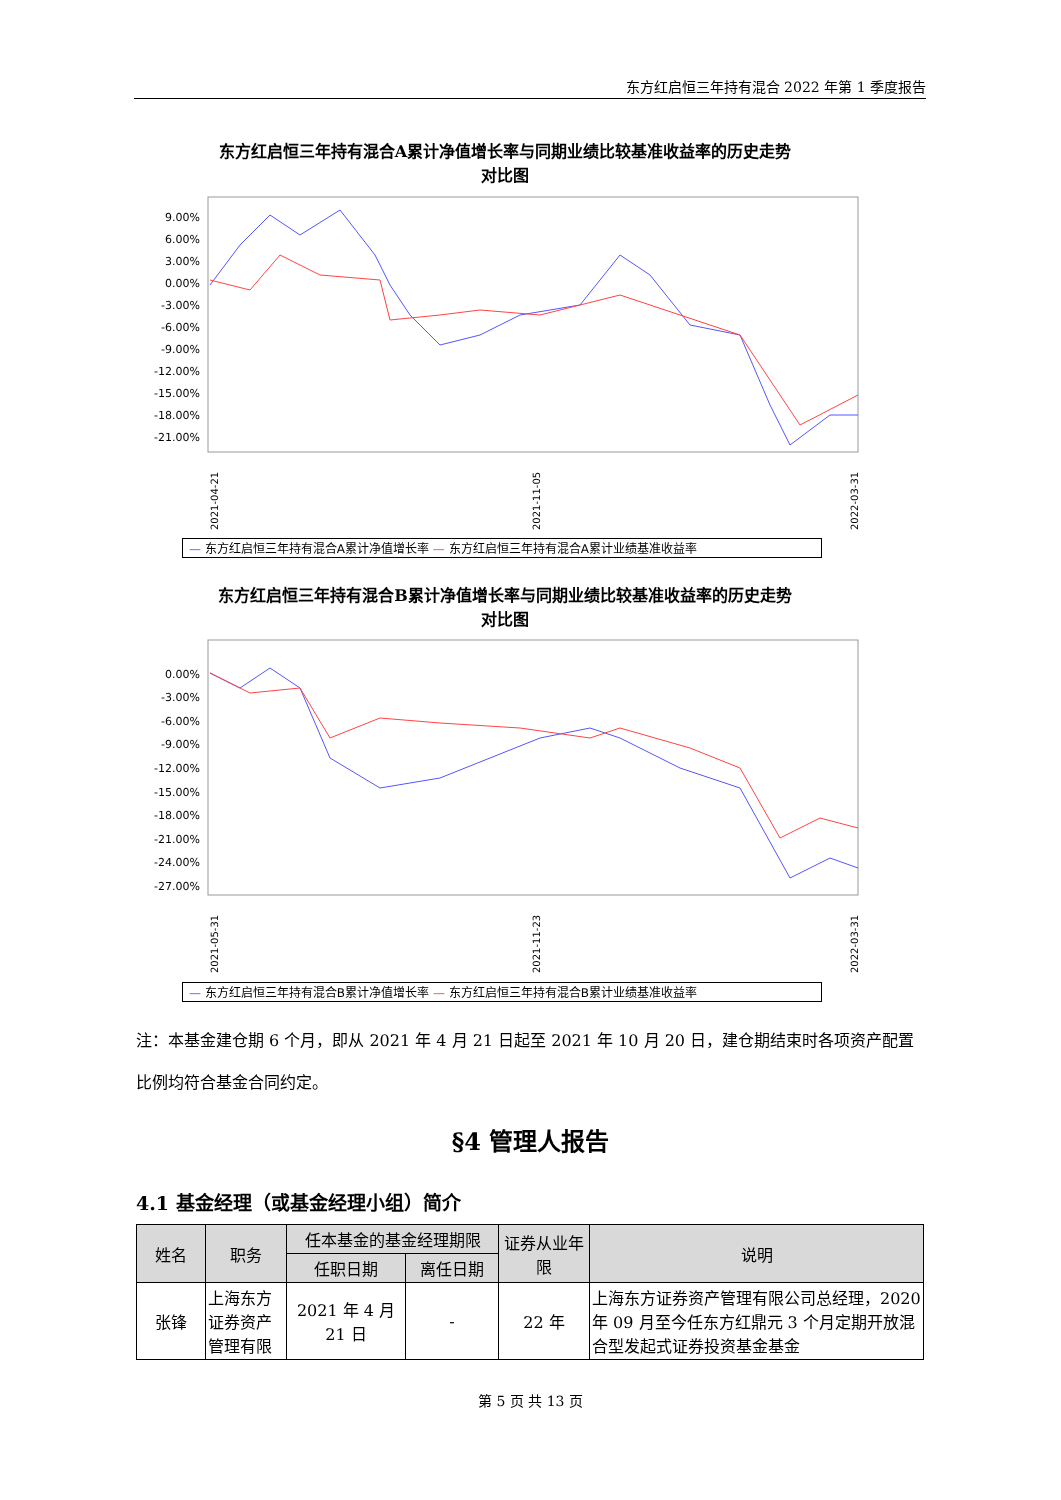东方红启恒三年持有混合 2022 年第 1 季度报告
东方红启恒三年持有混合A累计净值增长率与同期业绩比较基准收益率的历史走势
对比图
9.00%
6.00%
3.00%
0.00%
-3.00%
-6.00%
-9.00%
-12.00%
-15.00%
-18.00%
-21.00%
2021-04-21
2021-11-05
2022-03-31
— 东方红启恒三年持有混合A累计净值增长率 — 东方红启恒三年持有混合A累计业绩基准收益率
东方红启恒三年持有混合B累计净值增长率与同期业绩比较基准收益率的历史走势
对比图
0.00%
-3.00%
-6.00%
-9.00%
-12.00%
-15.00%
-18.00%
-21.00%
-24.00%
-27.00%
2021-05-31
2021-11-23
2022-03-31
— 东方红启恒三年持有混合B累计净值增长率 — 东方红启恒三年持有混合B累计业绩基准收益率
注：本基金建仓期 6 个月，即从 2021 年 4 月 21 日起至 2021 年 10 月 20 日，建仓期结束时各项资产配置比例均符合基金合同约定。
§4 管理人报告
4.1 基金经理（或基金经理小组）简介
| 姓名 | 职务 | 任本基金的基金经理期限 | | 证券从业年限 | 说明 |
| --- | --- | --- | --- | --- | --- |
| | | 任职日期 | 离任日期 | | |
| 张锋 | 上海东方证券资产管理有限 | 2021 年 4 月 21 日 | - | 22 年 | 上海东方证券资产管理有限公司总经理，2020 年 09 月至今任东方红鼎元 3 个月定期开放混合型发起式证券投资基金基金 |
第 5 页 共 13 页